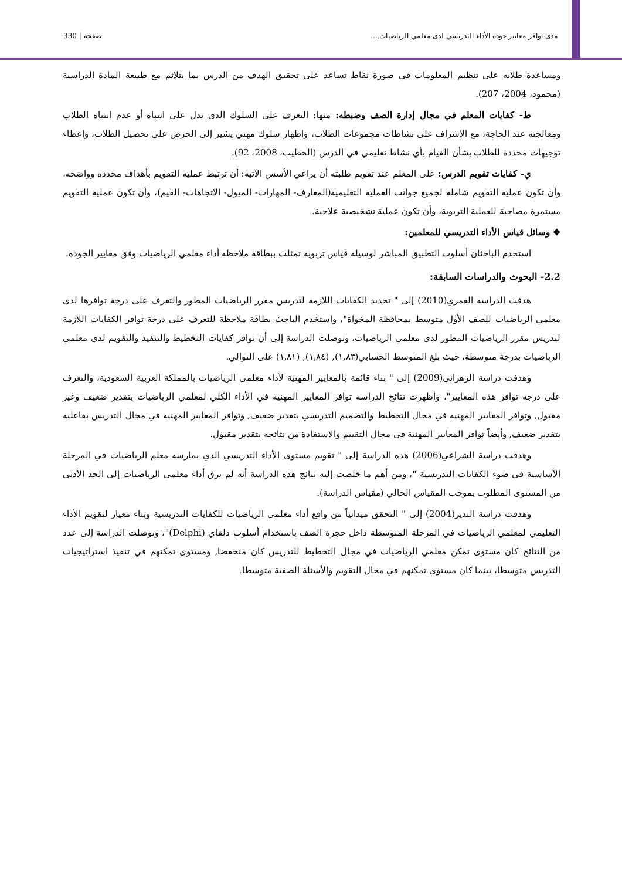مدى توافر معايير جودة الأداء التدريسي لدى معلمي الرياضيات.... صفحة | 330
ومساعدة طلابه على تنظيم المعلومات في صورة نقاط تساعد على تحقيق الهدف من الدرس بما يتلائم مع طبيعة المادة الدراسية (محمود، 2004، 207).
ط- كفايات المعلم في مجال إدارة الصف وضبطه: منها: التعرف على السلوك الذي يدل على انتباه أو عدم انتباه الطلاب ومعالجته عند الحاجة، مع الإشراف على نشاطات مجموعات الطلاب، وإظهار سلوك مهني يشير إلى الحرص على تحصيل الطلاب، وإعطاء توجيهات محددة للطلاب بشأن القيام بأي نشاط تعليمي في الدرس (الخطيب، 2008، 92).
ي- كفايات تقويم الدرس: على المعلم عند تقويم طلبته أن يراعي الأسس الآتية: أن ترتبط عملية التقويم بأهداف محددة وواضحة، وأن تكون عملية التقويم شاملة لجميع جوانب العملية التعليمية(المعارف- المهارات- الميول- الاتجاهات- القيم)، وأن تكون عملية التقويم مستمرة مصاحبة للعملية التربوية، وأن تكون عملية تشخيصية علاجية.
❖ وسائل قياس الأداء التدريسي للمعلمين:
استخدم الباحثان أسلوب التطبيق المباشر لوسيلة قياس تربوية تمثلت ببطاقة ملاحظة أداء معلمي الرياضيات وفق معايير الجودة.
2.2- البحوث والدراسات السابقة:
هدفت الدراسة العمري(2010) إلى " تحديد الكفايات اللازمة لتدريس مقرر الرياضيات المطور والتعرف على درجة توافرها لدى معلمي الرياضيات للصف الأول متوسط بمحافظة المخواة"، واستخدم الباحث بطاقة ملاحظة للتعرف على درجة توافر الكفايات اللازمة لتدريس مقرر الرياضيات المطور لدى معلمي الرياضيات، وتوصلت الدراسة إلى أن توافر كفايات التخطيط والتنفيذ والتقويم لدى معلمي الرياضيات بدرجة متوسطة، حيث بلغ المتوسط الحسابي(١,٨٣), (١,٨٤), (١,٨١) على التوالي.
وهدفت دراسة الزهراني(2009) إلى " بناء قائمة بالمعايير المهنية لأداء معلمي الرياضيات بالمملكة العربية السعودية، والتعرف على درجة توافر هذه المعايير"، وأظهرت نتائج الدراسة توافر المعايير المهنية في الأداء الكلي لمعلمي الرياضيات بتقدير ضعيف وغير مقبول, وتوافر المعايير المهنية في مجال التخطيط والتصميم التدريسي بتقدير ضعيف, وتوافر المعايير المهنية في مجال التدريس بفاعلية بتقدير ضعيف, وأيضاً توافر المعايير المهنية في مجال التقييم والاستفادة من نتائجه بتقدير مقبول.
وهدفت دراسة الشراعي(2006) هذه الدراسة إلى " تقويم مستوى الأداء التدريسي الذي يمارسه معلم الرياضيات في المرحلة الأساسية في ضوء الكفايات التدريسية "، ومن أهم ما خلصت إليه نتائج هذه الدراسة أنه لم يرق أداء معلمي الرياضيات إلى الحد الأدنى من المستوى المطلوب بموجب المقياس الحالي (مقياس الدراسة).
وهدفت دراسة النذير(2004) إلى " التحقق ميدانياً من واقع أداء معلمي الرياضيات للكفايات التدريسية وبناء معيار لتقويم الأداء التعليمي لمعلمي الرياضيات في المرحلة المتوسطة داخل حجرة الصف باستخدام أسلوب دلفاي (Delphi)"، وتوصلت الدراسة إلى عدد من النتائج كان مستوى تمكن معلمي الرياضيات في مجال التخطيط للتدريس كان منخفضا, ومستوى تمكنهم في تنفيذ استراتيجيات التدريس متوسطا، بينما كان مستوى تمكنهم في مجال التقويم والأسئلة الصفية متوسطا.